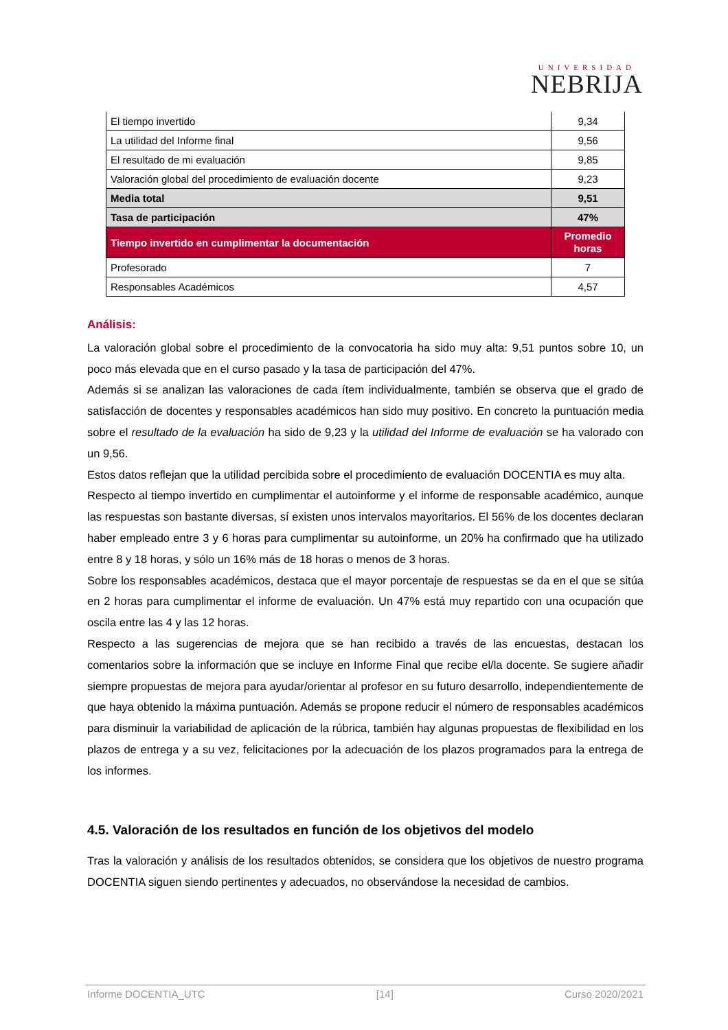UNIVERSIDAD
NEBRIJA
| El tiempo invertido | 9,34 |
| La utilidad del Informe final | 9,56 |
| El resultado de mi evaluación | 9,85 |
| Valoración global del procedimiento de evaluación docente | 9,23 |
| Media total | 9,51 |
| Tasa de participación | 47% |
| Tiempo invertido en cumplimentar la documentación | Promedio horas |
| Profesorado | 7 |
| Responsables Académicos | 4,57 |
Análisis:
La valoración global sobre el procedimiento de la convocatoria ha sido muy alta: 9,51 puntos sobre 10, un poco más elevada que en el curso pasado y la tasa de participación del 47%.
Además si se analizan las valoraciones de cada ítem individualmente, también se observa que el grado de satisfacción de docentes y responsables académicos han sido muy positivo. En concreto la puntuación media sobre el resultado de la evaluación ha sido de 9,23 y la utilidad del Informe de evaluación se ha valorado con un 9,56.
Estos datos reflejan que la utilidad percibida sobre el procedimiento de evaluación DOCENTIA es muy alta.
Respecto al tiempo invertido en cumplimentar el autoinforme y el informe de responsable académico, aunque las respuestas son bastante diversas, sí existen unos intervalos mayoritarios. El 56% de los docentes declaran haber empleado entre 3 y 6 horas para cumplimentar su autoinforme, un 20% ha confirmado que ha utilizado entre 8 y 18 horas, y sólo un 16% más de 18 horas o menos de 3 horas.
Sobre los responsables académicos, destaca que el mayor porcentaje de respuestas se da en el que se sitúa en 2 horas para cumplimentar el informe de evaluación. Un 47% está muy repartido con una ocupación que oscila entre las 4 y las 12 horas.
Respecto a las sugerencias de mejora que se han recibido a través de las encuestas, destacan los comentarios sobre la información que se incluye en Informe Final que recibe el/la docente. Se sugiere añadir siempre propuestas de mejora para ayudar/orientar al profesor en su futuro desarrollo, independientemente de que haya obtenido la máxima puntuación. Además se propone reducir el número de responsables académicos para disminuir la variabilidad de aplicación de la rúbrica, también hay algunas propuestas de flexibilidad en los plazos de entrega y a su vez, felicitaciones por la adecuación de los plazos programados para la entrega de los informes.
4.5. Valoración de los resultados en función de los objetivos del modelo
Tras la valoración y análisis de los resultados obtenidos, se considera que los objetivos de nuestro programa DOCENTIA siguen siendo pertinentes y adecuados, no observándose la necesidad de cambios.
Informe DOCENTIA_UTC [14] Curso 2020/2021